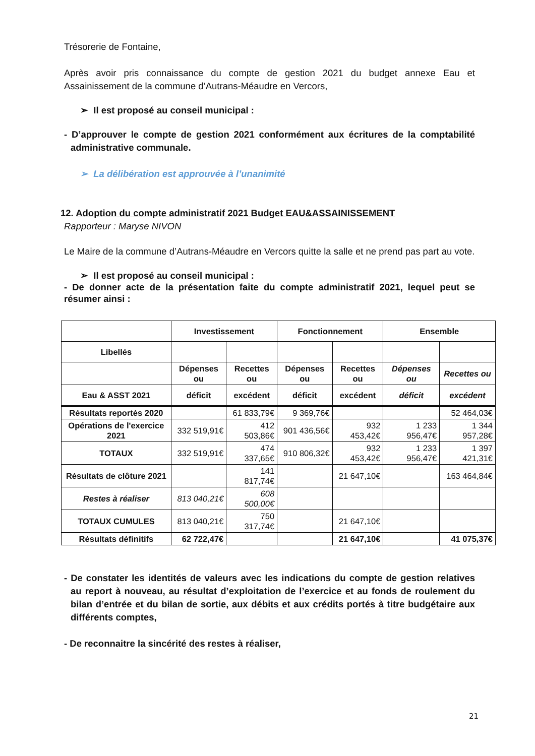Trésorerie de Fontaine,
Après avoir pris connaissance du compte de gestion 2021 du budget annexe Eau et Assainissement de la commune d’Autrans-Méaudre en Vercors,
➢ Il est proposé au conseil municipal :
- D’approuver le compte de gestion 2021 conformément aux écritures de la comptabilité administrative communale.
➢ La délibération est approuvée à l’unanimité
12. Adoption du compte administratif 2021 Budget EAU&ASSAINISSEMENT
Rapporteur : Maryse NIVON
Le Maire de la commune d’Autrans-Méaudre en Vercors quitte la salle et ne prend pas part au vote.
➢ Il est proposé au conseil municipal :
- De donner acte de la présentation faite du compte administratif 2021, lequel peut se résumer ainsi :
| | Investissement | | Fonctionnement | | Ensemble | |
| --- | --- | --- | --- | --- | --- | --- |
| Libellés | | | | | | |
| | Dépenses ou | Recettes ou | Dépenses ou | Recettes ou | Dépenses ou | Recettes ou |
| Eau & ASST 2021 | déficit | excédent | déficit | excédent | déficit | excédent |
| Résultats reportés 2020 | | 61 833,79€ | 9 369,76€ | | | 52 464,03€ |
| Opérations de l'exercice 2021 | 332 519,91€ | 412 503,86€ | 901 436,56€ | 932 453,42€ | 1 233 956,47€ | 1 344 957,28€ |
| TOTAUX | 332 519,91€ | 474 337,65€ | 910 806,32€ | 932 453,42€ | 1 233 956,47€ | 1 397 421,31€ |
| Résultats de clôture 2021 | | 141 817,74€ | | 21 647,10€ | | 163 464,84€ |
| Restes à réaliser | 813 040,21€ | 608 500,00€ | | | | |
| TOTAUX CUMULES | 813 040,21€ | 750 317,74€ | | 21 647,10€ | | |
| Résultats définitifs | 62 722,47€ | | | 21 647,10€ | | 41 075,37€ |
- De constater les identités de valeurs avec les indications du compte de gestion relatives au report à nouveau, au résultat d’exploitation de l’exercice et au fonds de roulement du bilan d’entrée et du bilan de sortie, aux débits et aux crédits portés à titre budgétaire aux différents comptes,
- De reconnaitre la sincérité des restes à réaliser,
21